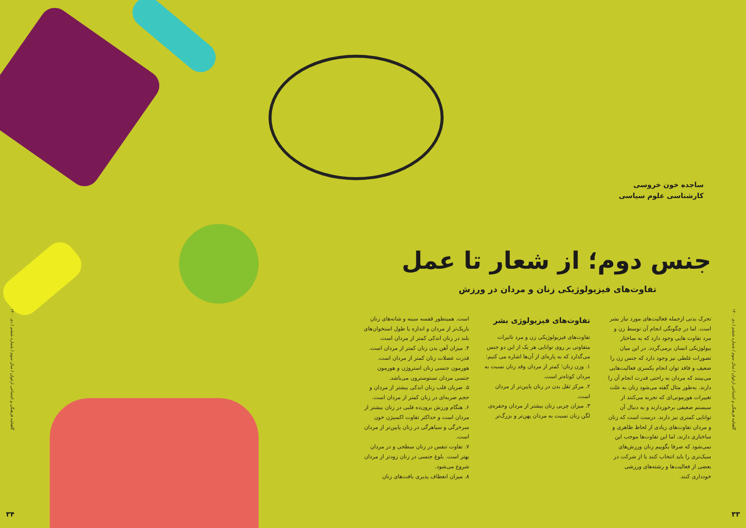گاهنامه فرهنگی و اجتماعی ارغوان / سال سوم / شماره ششم / دی ۱۴۰۰
گاهنامه فرهنگی و اجتماعی ارغوان / سال سوم / شماره ششم / دی ۱۴۰۰
۳۴ ۳۳
ساجده خون خروسی
کارشناسی علوم سیاسی
جنس دوم؛ از شعار تا عمل
تفاوت‌های فیزیولوژیکی زنان و مردان در ورزش
تحرک بدنی ازجمله فعالیت‌های مورد نیاز بشر است. اما در چگونگی انجام آن توسط زن و مرد تفاوت ‌هایی وجود دارد که به ساختار بیولوژیکی انسان برمی‌گردد. در این میان تصورات غلطی نیز وجود دارد که جنس زن را ضعیف و فاقد توان انجام یکسری فعالیت‌هایی می‌بینند که مردان به راحتی قدرت انجام آن را دارند. به‌طور مثال گفته می‌شود زنان به علت تغییرات هورمونی‌ای که تجربه می‌کنند از سیستم ضعیفی برخوردارند و به دنبال آن توانایی کمتری نیز دارند. درست است که زنان و مردان تفاوت‌های زیادی از لحاظ ظاهری و ساختاری دارند، اما این تفاوت‌ها موجب این نمی‌شود که صرفا بگوییم زنان ورزش‌های سبک‌تری را باید انتخاب کنند یا از شرکت در بعضی از فعالیت‌ها و رشته‌های ورزشی خودداری کنند.
تفاوت‌های فیزیولوژی بشر
تفاوت‌های فیزیولوژیکی زن و مرد تاثیرات متفاوتی بر روی توانایی هر یک از این دو جنس می‌گذارد که به پاره‌ای از آن‌ها اشاره می کنیم:
۱. وزن زنان؛ کمتر از مردان وقد زنان نسبت به مردان کوتاه‌تر است.
۲. مرکز ثقل بدن در زنان پایین‌تر از مردان است.
۳. میزان چربی زنان بیشتر از مردان وحفره‌ی لگن زنان نسبت به مردان پهن‌تر و بزرگ‌تر
است. همینطور قفسه سینه و شانه‌های زنان باریک‌تر از مردان و اندازه یا طول استخوان‌های بلند در زنان اندکی کمتر از مردان است.
۴. میزان آهن بدن زنان کمتر از مردان است. قدرت عضلات زنان کمتر از مردان است. هورمون جنسی زنان استروژن و هورمون جنسی مردان تستوسترون می‌باشد.
۵. ضربان قلب زنان اندکی بیشتر از مردان و حجم ضربه‌ای در زنان کمتر از مردان است.
۶. هنگام ورزش برون‌ده قلبی در زنان بیشتر از مردان است و حداکثر تفاوت اکسیژن خون سرخرگی و سیاهرگی در زنان پایین‌تر از مردان است.
۷. تفاوت تنفس در زنان سطحی و در مردان بهتر است. بلوغ جنسی در زنان زودتر از مردان شروع می‌شود.
۸. میزان انعطاف پذیری بافت‌های زنان